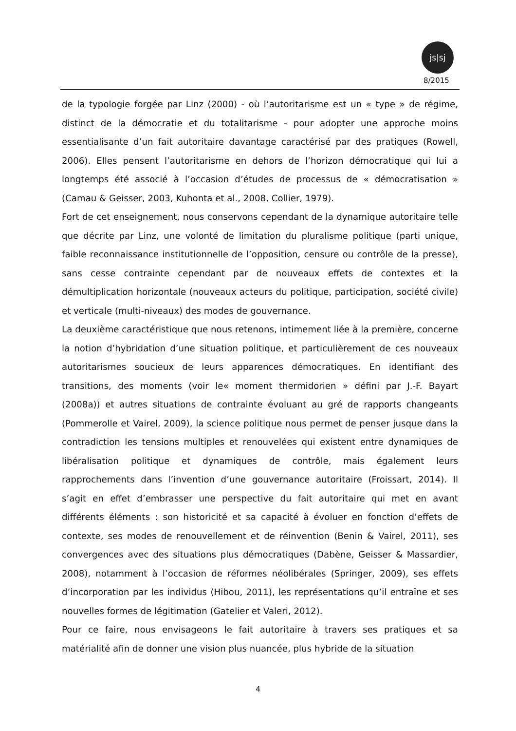js|sj
8/2015
de la typologie forgée par Linz (2000) - où l’autoritarisme est un « type » de régime, distinct de la démocratie et du totalitarisme - pour adopter une approche moins essentialisante d’un fait autoritaire davantage caractérisé par des pratiques (Rowell, 2006). Elles pensent l’autoritarisme en dehors de l’horizon démocratique qui lui a longtemps été associé à l’occasion d’études de processus de « démocratisation » (Camau & Geisser, 2003, Kuhonta et al., 2008, Collier, 1979).
Fort de cet enseignement, nous conservons cependant de la dynamique autoritaire telle que décrite par Linz, une volonté de limitation du pluralisme politique (parti unique, faible reconnaissance institutionnelle de l’opposition, censure ou contrôle de la presse), sans cesse contrainte cependant par de nouveaux effets de contextes et la démultiplication horizontale (nouveaux acteurs du politique, participation, société civile) et verticale (multi-niveaux) des modes de gouvernance.
La deuxième caractéristique que nous retenons, intimement liée à la première, concerne la notion d’hybridation d’une situation politique, et particulièrement de ces nouveaux autoritarismes soucieux de leurs apparences démocratiques. En identifiant des transitions, des moments (voir le« moment thermidorien » défini par J.-F. Bayart (2008a)) et autres situations de contrainte évoluant au gré de rapports changeants (Pommerolle et Vairel, 2009), la science politique nous permet de penser jusque dans la contradiction les tensions multiples et renouvelées qui existent entre dynamiques de libéralisation politique et dynamiques de contrôle, mais également leurs rapprochements dans l’invention d’une gouvernance autoritaire (Froissart, 2014). Il s’agit en effet d’embrasser une perspective du fait autoritaire qui met en avant différents éléments : son historicité et sa capacité à évoluer en fonction d’effets de contexte, ses modes de renouvellement et de réinvention (Benin & Vairel, 2011), ses convergences avec des situations plus démocratiques (Dabène, Geisser & Massardier, 2008), notamment à l’occasion de réformes néolibérales (Springer, 2009), ses effets d’incorporation par les individus (Hibou, 2011), les représentations qu’il entraîne et ses nouvelles formes de légitimation (Gatelier et Valeri, 2012).
Pour ce faire, nous envisageons le fait autoritaire à travers ses pratiques et sa matérialité afin de donner une vision plus nuancée, plus hybride de la situation
4